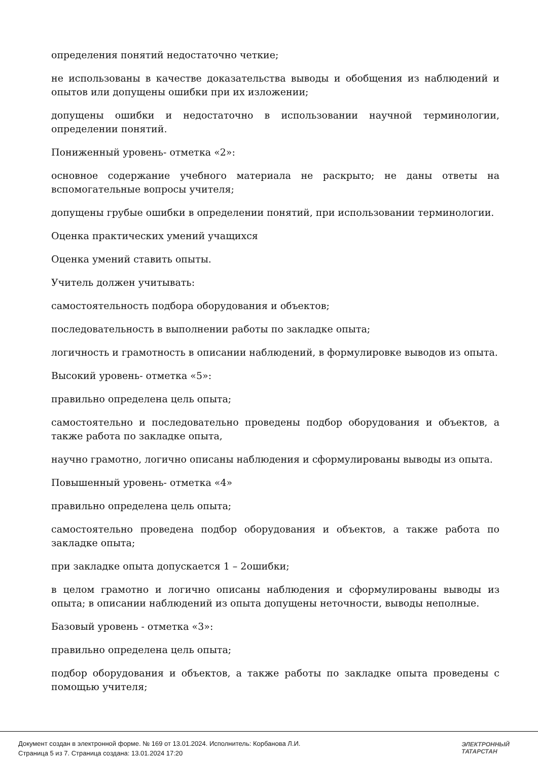определения понятий недостаточно четкие;
не использованы в качестве доказательства выводы и обобщения из наблюдений и опытов или допущены ошибки при их изложении;
допущены ошибки и недостаточно в использовании научной терминологии, определении понятий.
Пониженный уровень- отметка «2»:
основное содержание учебного материала не раскрыто; не даны ответы на вспомогательные вопросы учителя;
допущены грубые ошибки в определении понятий, при использовании терминологии.
Оценка практических умений учащихся
Оценка умений ставить опыты.
Учитель должен учитывать:
самостоятельность подбора оборудования и объектов;
последовательность в выполнении работы по закладке опыта;
логичность и грамотность в описании наблюдений, в формулировке выводов из опыта.
Высокий уровень- отметка «5»:
правильно определена цель опыта;
самостоятельно и последовательно проведены подбор оборудования и объектов, а также работа по закладке опыта,
научно грамотно, логично описаны наблюдения и сформулированы выводы из опыта.
Повышенный уровень- отметка «4»
правильно определена цель опыта;
самостоятельно проведена подбор оборудования и объектов, а также работа по закладке опыта;
при закладке опыта допускается 1 – 2ошибки;
в целом грамотно и логично описаны наблюдения и сформулированы выводы из опыта; в описании наблюдений из опыта допущены неточности, выводы неполные.
Базовый уровень - отметка «3»:
правильно определена цель опыта;
подбор оборудования и объектов, а также работы по закладке опыта проведены с помощью учителя;
Документ создан в электронной форме. № 169 от 13.01.2024. Исполнитель: Корбанова Л.И.
Страница 5 из 7. Страница создана: 13.01.2024 17:20
ЭЛЕКТРОННЫЙ
ТАТАРСТАН